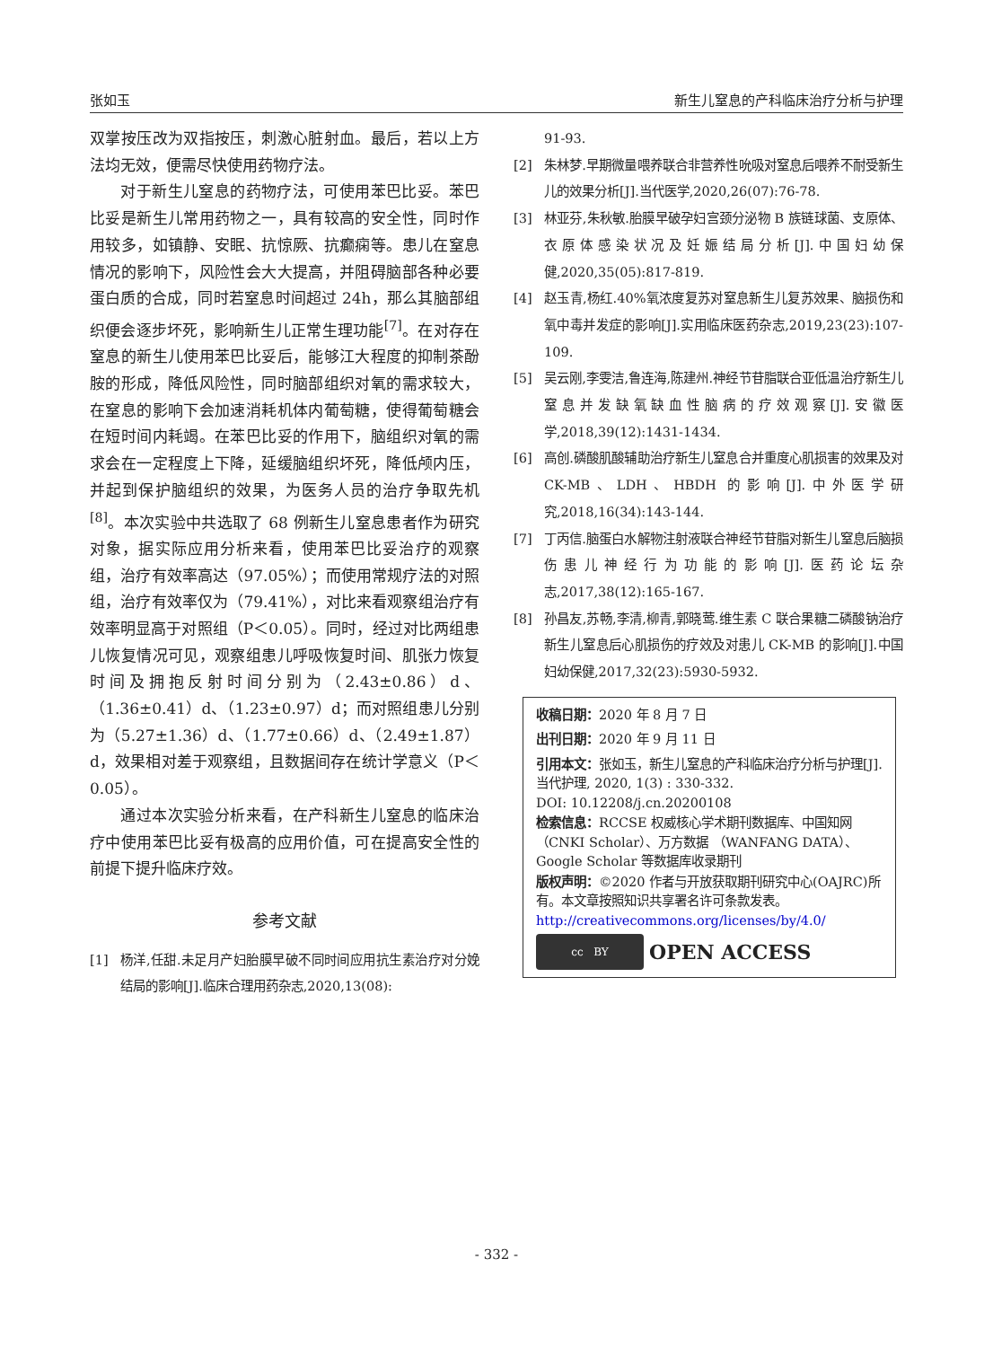张如玉 新生儿窒息的产科临床治疗分析与护理
双掌按压改为双指按压，刺激心脏射血。最后，若以上方法均无效，便需尽快使用药物疗法。
  对于新生儿窒息的药物疗法，可使用苯巴比妥。苯巴比妥是新生儿常用药物之一，具有较高的安全性，同时作用较多，如镇静、安眠、抗惊厥、抗癫痫等。患儿在窒息情况的影响下，风险性会大大提高，并阻碍脑部各种必要蛋白质的合成，同时若窒息时间超过 24h，那么其脑部组织便会逐步坏死，影响新生儿正常生理功能<sup>[7]</sup>。在对存在窒息的新生儿使用苯巴比妥后，能够江大程度的抑制茶酚胺的形成，降低风险性，同时脑部组织对氧的需求较大，在窒息的影响下会加速消耗机体内葡萄糖，使得葡萄糖会在短时间内耗竭。在苯巴比妥的作用下，脑组织对氧的需求会在一定程度上下降，延缓脑组织坏死，降低颅内压，并起到保护脑组织的效果，为医务人员的治疗争取先机<sup>[8]</sup>。本次实验中共选取了 68 例新生儿窒息患者作为研究对象，据实际应用分析来看，使用苯巴比妥治疗的观察组，治疗有效率高达（97.05%）；而使用常规疗法的对照组，治疗有效率仅为（79.41%），对比来看观察组治疗有效率明显高于对照组（P＜0.05）。同时，经过对比两组患儿恢复情况可见，观察组患儿呼吸恢复时间、肌张力恢复时间及拥抱反射时间分别为（2.43±0.86）d、（1.36±0.41）d、（1.23±0.97）d；而对照组患儿分别为（5.27±1.36）d、（1.77±0.66）d、（2.49±1.87）d，效果相对差于观察组，且数据间存在统计学意义（P＜0.05）。
  通过本次实验分析来看，在产科新生儿窒息的临床治疗中使用苯巴比妥有极高的应用价值，可在提高安全性的前提下提升临床疗效。
参考文献
[1] 杨洋,任甜.未足月产妇胎膜早破不同时间应用抗生素治疗对分娩结局的影响[J].临床合理用药杂志,2020,13(08):
91-93.
[2] 朱林梦.早期微量喂养联合非营养性吮吸对窒息后喂养不耐受新生儿的效果分析[J].当代医学,2020,26(07):76-78.
[3] 林亚芬,朱秋敏.胎膜早破孕妇宫颈分泌物 B 族链球菌、支原体、衣原体感染状况及妊娠结局分析[J].中国妇幼保健,2020,35(05):817-819.
[4] 赵玉青,杨红.40%氧浓度复苏对窒息新生儿复苏效果、脑损伤和氧中毒并发症的影响[J].实用临床医药杂志,2019,23(23):107-109.
[5] 吴云刚,李雯洁,鲁连海,陈建州.神经节苷脂联合亚低温治疗新生儿窒息并发缺氧缺血性脑病的疗效观察[J].安徽医学,2018,39(12):1431-1434.
[6] 高创.磷酸肌酸辅助治疗新生儿窒息合并重度心肌损害的效果及对 CK-MB、LDH、HBDH 的影响[J].中外医学研究,2018,16(34):143-144.
[7] 丁丙信.脑蛋白水解物注射液联合神经节苷脂对新生儿窒息后脑损伤患儿神经行为功能的影响[J].医药论坛杂志,2017,38(12):165-167.
[8] 孙昌友,苏畅,李清,柳青,郭晓莺.维生素 C 联合果糖二磷酸钠治疗新生儿窒息后心肌损伤的疗效及对患儿 CK-MB 的影响[J].中国妇幼保健,2017,32(23):5930-5932.
收稿日期：2020 年 8 月 7 日
出刊日期：2020 年 9 月 11 日
引用本文：张如玉，新生儿窒息的产科临床治疗分析与护理[J]. 当代护理, 2020, 1(3) : 330-332.
DOI: 10.12208/j.cn.20200108
检索信息：RCCSE 权威核心学术期刊数据库、中国知网（CNKI Scholar）、万方数据 （WANFANG DATA）、Google Scholar 等数据库收录期刊
版权声明：©2020 作者与开放获取期刊研究中心(OAJRC)所有。本文章按照知识共享署名许可条款发表。http://creativecommons.org/licenses/by/4.0/
cc BY OPEN ACCESS
- 332 -